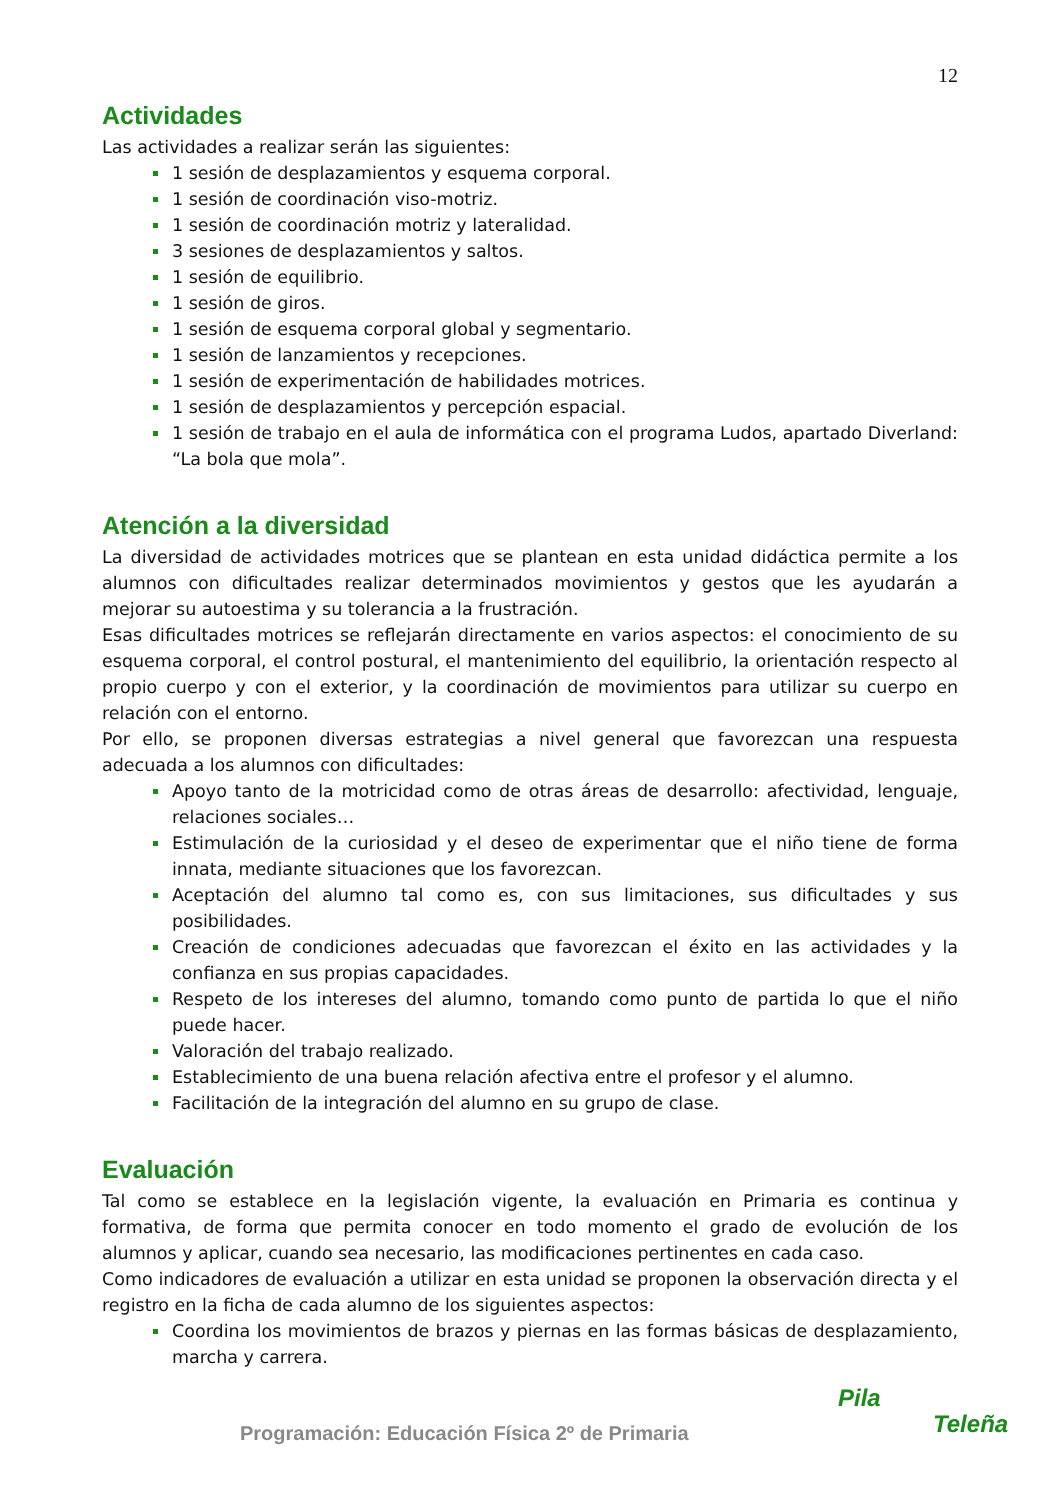12
Actividades
Las actividades a realizar serán las siguientes:
1 sesión de desplazamientos y esquema corporal.
1 sesión de coordinación viso-motriz.
1 sesión de coordinación motriz y lateralidad.
3 sesiones de desplazamientos y saltos.
1 sesión de equilibrio.
1 sesión de giros.
1 sesión de esquema corporal global y segmentario.
1 sesión de lanzamientos y recepciones.
1 sesión de experimentación de habilidades motrices.
1 sesión de desplazamientos y percepción espacial.
1 sesión de trabajo en el aula de informática con el programa Ludos, apartado Diverland: “La bola que mola”.
Atención a la diversidad
La diversidad de actividades motrices que se plantean en esta unidad didáctica permite a los alumnos con dificultades realizar determinados movimientos y gestos que les ayudarán a mejorar su autoestima y su tolerancia a la frustración.
Esas dificultades motrices se reflejarán directamente en varios aspectos: el conocimiento de su esquema corporal, el control postural, el mantenimiento del equilibrio, la orientación respecto al propio cuerpo y con el exterior, y la coordinación de movimientos para utilizar su cuerpo en relación con el entorno.
Por ello, se proponen diversas estrategias a nivel general que favorezcan una respuesta adecuada a los alumnos con dificultades:
Apoyo tanto de la motricidad como de otras áreas de desarrollo: afectividad, lenguaje, relaciones sociales…
Estimulación de la curiosidad y el deseo de experimentar que el niño tiene de forma innata, mediante situaciones que los favorezcan.
Aceptación del alumno tal como es, con sus limitaciones, sus dificultades y sus posibilidades.
Creación de condiciones adecuadas que favorezcan el éxito en las actividades y la confianza en sus propias capacidades.
Respeto de los intereses del alumno, tomando como punto de partida lo que el niño puede hacer.
Valoración del trabajo realizado.
Establecimiento de una buena relación afectiva entre el profesor y el alumno.
Facilitación de la integración del alumno en su grupo de clase.
Evaluación
Tal como se establece en la legislación vigente, la evaluación en Primaria es continua y formativa, de forma que permita conocer en todo momento el grado de evolución de los alumnos y aplicar, cuando sea necesario, las modificaciones pertinentes en cada caso.
Como indicadores de evaluación a utilizar en esta unidad se proponen la observación directa y el registro en la ficha de cada alumno de los siguientes aspectos:
Coordina los movimientos de brazos y piernas en las formas básicas de desplazamiento, marcha y carrera.
Programación: Educación Física 2º de Primaria
Pila
Teleña